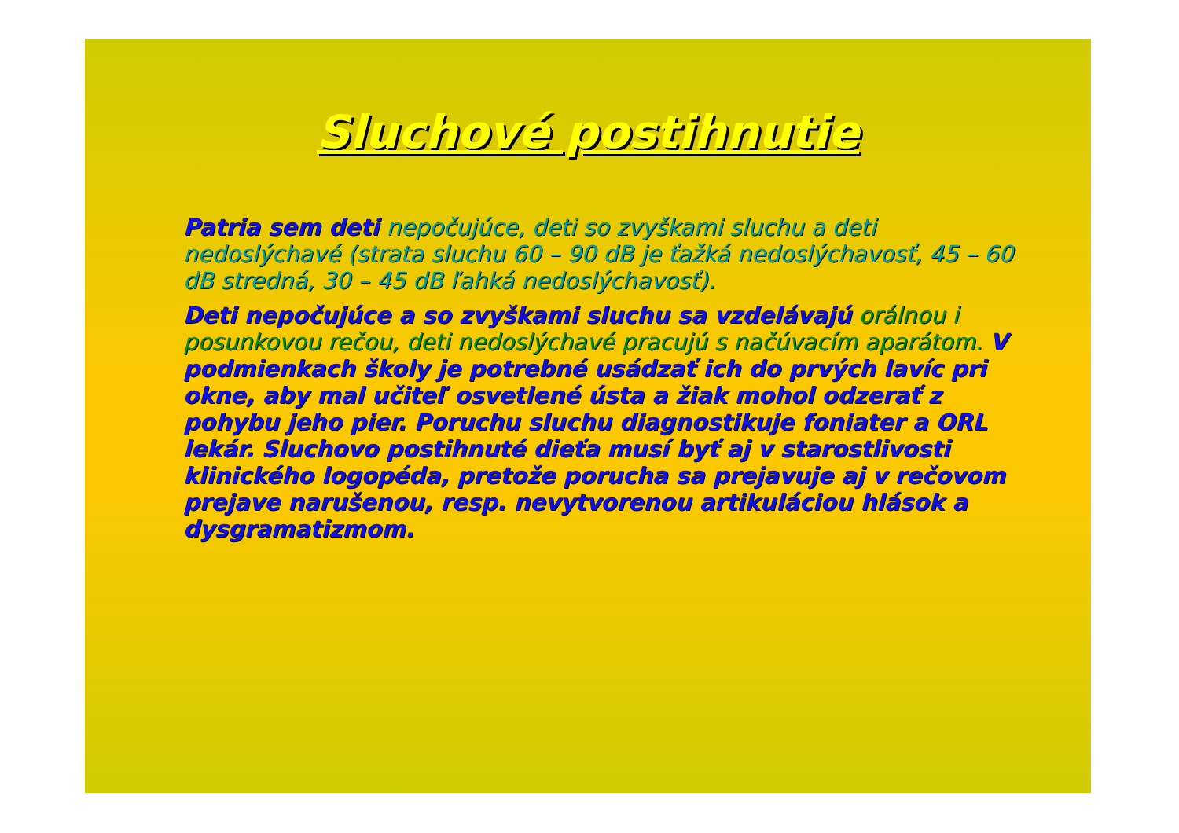Sluchové postihnutie
Patria sem deti nepočujúce, deti so zvyškami sluchu a deti nedoslýchavé (strata sluchu 60 – 90 dB je ťažká nedoslýchavosť, 45 – 60 dB stredná, 30 – 45 dB ľahká nedoslýchavosť).
Deti nepočujúce a so zvyškami sluchu sa vzdelávajú orálnou i posunkovou rečou, deti nedoslýchavé pracujú s načúvacím aparátom. V podmienkach školy je potrebné usádzať ich do prvých lavíc pri okne, aby mal učiteľ osvetlené ústa a žiak mohol odzerať z pohybu jeho pier. Poruchu sluchu diagnostikuje foniater a ORL lekár. Sluchovo postihnuté dieťa musí byť aj v starostlivosti klinického logopéda, pretože porucha sa prejavuje aj v rečovom prejave narušenou, resp. nevytvorenou artikuláciou hlások a dysgramatizmom.